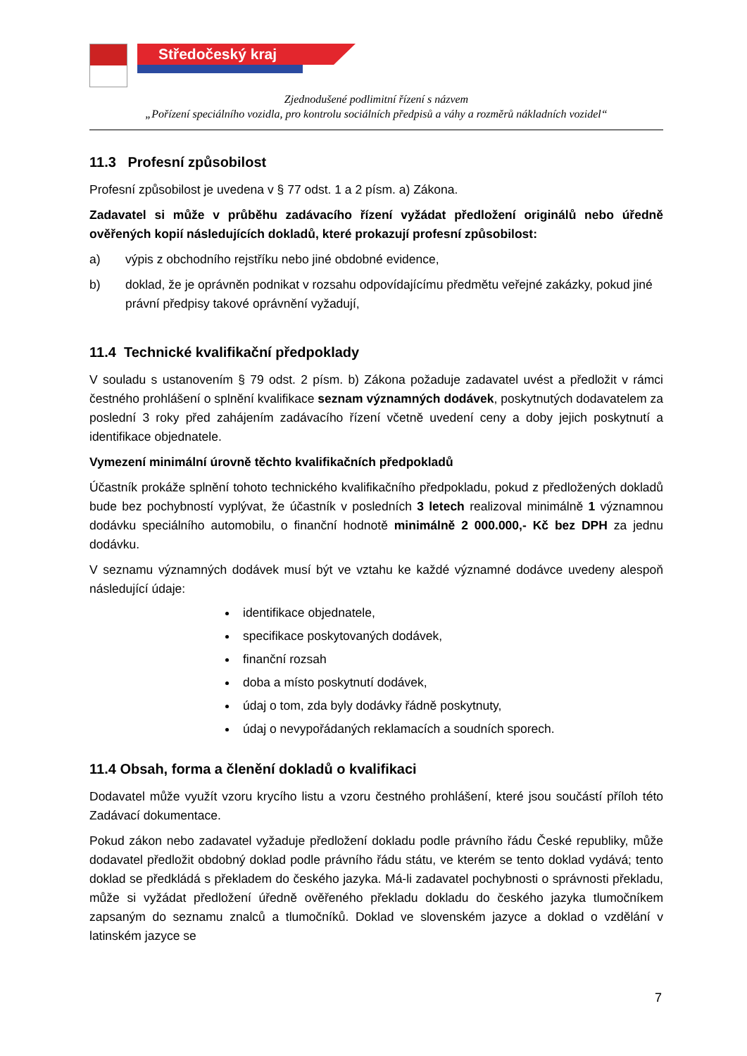Středočeský kraj
Zjednodušené podlimitní řízení s názvem
„Pořízení speciálního vozidla, pro kontrolu sociálních předpisů a váhy a rozměrů nákladních vozidel“
11.3 Profesní způsobilost
Profesní způsobilost je uvedena v § 77 odst. 1 a 2 písm. a) Zákona.
Zadavatel si může v průběhu zadávacího řízení vyžádat předložení originálů nebo úředně ověřených kopií následujících dokladů, které prokazují profesní způsobilost:
a) výpis z obchodního rejstříku nebo jiné obdobné evidence,
b) doklad, že je oprávněn podnikat v rozsahu odpovídajícímu předmětu veřejné zakázky, pokud jiné právní předpisy takové oprávnění vyžadují,
11.4 Technické kvalifikační předpoklady
V souladu s ustanovením § 79 odst. 2 písm. b) Zákona požaduje zadavatel uvést a předložit v rámci čestného prohlášení o splnění kvalifikace seznam významných dodávek, poskytnutých dodavatelem za poslední 3 roky před zahájením zadávacího řízení včetně uvedení ceny a doby jejich poskytnutí a identifikace objednatele.
Vymezení minimální úrovně těchto kvalifikačních předpokladů
Účastník prokáže splnění tohoto technického kvalifikačního předpokladu, pokud z předložených dokladů bude bez pochybností vyplývat, že účastník v posledních 3 letech realizoval minimálně 1 významnou dodávku speciálního automobilu, o finanční hodnotě minimálně 2 000.000,- Kč bez DPH za jednu dodávku.
V seznamu významných dodávek musí být ve vztahu ke každé významné dodávce uvedeny alespoň následující údaje:
identifikace objednatele,
specifikace poskytovaných dodávek,
finanční rozsah
doba a místo poskytnutí dodávek,
údaj o tom, zda byly dodávky řádně poskytnuty,
údaj o nevypořádaných reklamacích a soudních sporech.
11.4 Obsah, forma a členění dokladů o kvalifikaci
Dodavatel může využít vzoru krycího listu a vzoru čestného prohlášení, které jsou součástí příloh této Zadávací dokumentace.
Pokud zákon nebo zadavatel vyžaduje předložení dokladu podle právního řádu České republiky, může dodavatel předložit obdobný doklad podle právního řádu státu, ve kterém se tento doklad vydává; tento doklad se předkládá s překladem do českého jazyka. Má-li zadavatel pochybnosti o správnosti překladu, může si vyžádat předložení úředně ověřeného překladu dokladu do českého jazyka tlumočníkem zapsaným do seznamu znalců a tlumočníků. Doklad ve slovenském jazyce a doklad o vzdělání v latinském jazyce se
7